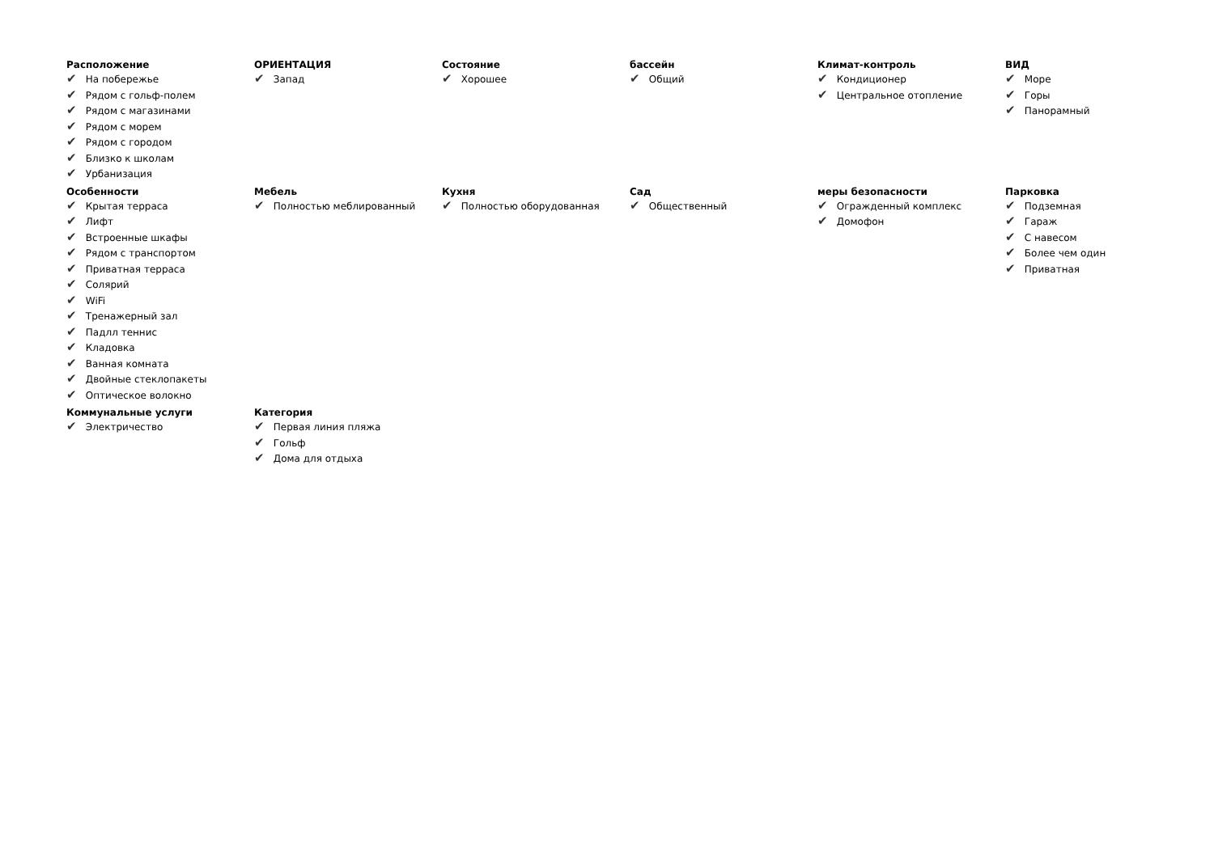Расположение
✔ На побережье
✔ Рядом с гольф-полем
✔ Рядом с магазинами
✔ Рядом с морем
✔ Рядом с городом
✔ Близко к школам
✔ Урбанизация
ОРИЕНТАЦИЯ
✔ Запад
Состояние
✔ Хорошее
бассейн
✔ Общий
Климат-контроль
✔ Кондиционер
✔ Центральное отопление
ВИД
✔ Море
✔ Горы
✔ Панорамный
Особенности
✔ Крытая терраса
✔ Лифт
✔ Встроенные шкафы
✔ Рядом с транспортом
✔ Приватная терраса
✔ Солярий
✔ WiFi
✔ Тренажерный зал
✔ Падлл теннис
✔ Кладовка
✔ Ванная комната
✔ Двойные стеклопакеты
✔ Оптическое волокно
Мебель
✔ Полностью меблированный
Кухня
✔ Полностью оборудованная
Сад
✔ Общественный
меры безопасности
✔ Огражденный комплекс
✔ Домофон
Парковка
✔ Подземная
✔ Гараж
✔ С навесом
✔ Более чем один
✔ Приватная
Коммунальные услуги
✔ Электричество
Категория
✔ Первая линия пляжа
✔ Гольф
✔ Дома для отдыха